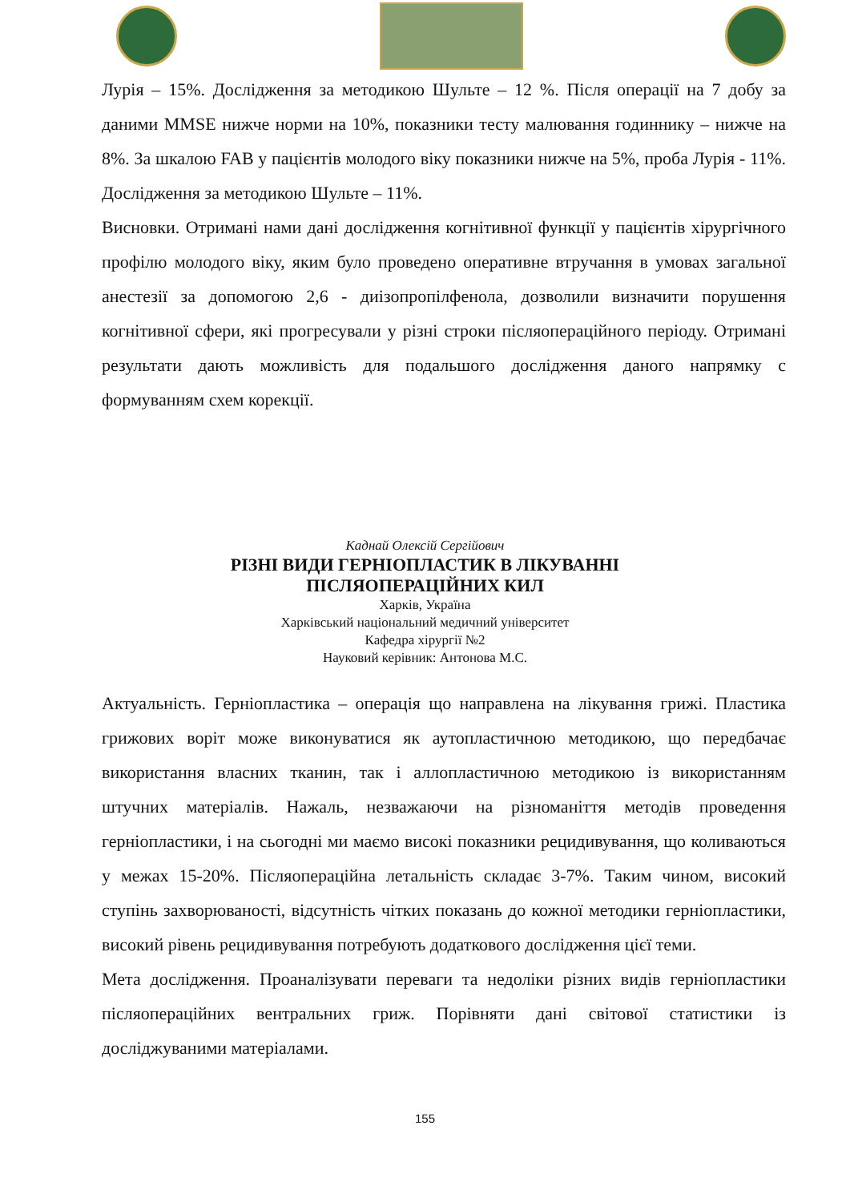Лурія – 15%. Дослідження за методикою Шульте – 12 %. Після операції на 7 добу за даними MMSE нижче норми на 10%, показники тесту малювання годиннику – нижче на 8%. За шкалою FAB у пацієнтів молодого віку показники нижче на 5%, проба Лурія - 11%. Дослідження за методикою Шульте – 11%.
Висновки. Отримані нами дані дослідження когнітивної функції у пацієнтів хірургічного профілю молодого віку, яким було проведено оперативне втручання в умовах загальної анестезії за допомогою 2,6 - диізопропілфенола, дозволили визначити порушення когнітивної сфери, які прогресували у різні строки післяопераційного періоду. Отримані результати дають можливість для подальшого дослідження даного напрямку с формуванням схем корекції.
Каднай Олексій Сергійович
РІЗНІ ВИДИ ГЕРНІОПЛАСТИК В ЛІКУВАННІ
ПІСЛЯОПЕРАЦІЙНИХ КИЛ
Харків, Україна
Харківський національний медичний університет
Кафедра хірургії №2
Науковий керівник: Антонова М.С.
Актуальність. Герніопластика – операція що направлена на лікування грижі. Пластика грижових воріт може виконуватися як аутопластичною методикою, що передбачає використання власних тканин, так і аллопластичною методикою із використанням штучних матеріалів. Нажаль, незважаючи на різноманіття методів проведення герніопластики, і на сьогодні ми маємо високі показники рецидивування, що коливаються у межах 15-20%. Післяопераційна летальність складає 3-7%. Таким чином, високий ступінь захворюваності, відсутність чітких показань до кожної методики герніопластики, високий рівень рецидивування потребують додаткового дослідження цієї теми.
Мета дослідження. Проаналізувати переваги та недоліки різних видів герніопластики післяопераційних вентральних гриж. Порівняти дані світової статистики із досліджуваними матеріалами.
155